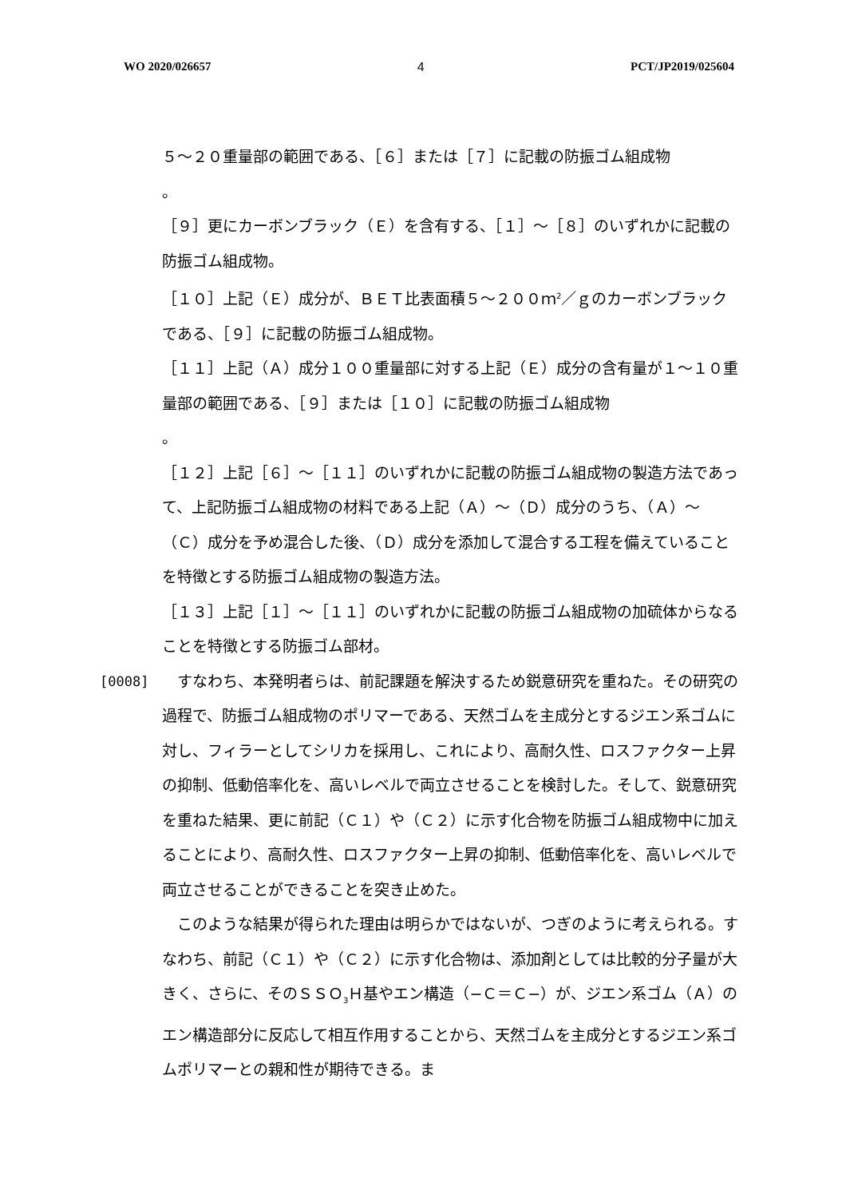WO 2020/026657 4 PCT/JP2019/025604
５〜２０重量部の範囲である、［６］または［７］に記載の防振ゴム組成物
。
［９］更にカーボンブラック（Ｅ）を含有する、［１］〜［８］のいずれかに記載の防振ゴム組成物。
［１０］上記（Ｅ）成分が、ＢＥＴ比表面積５〜２００ｍ<sup>2</sup>／ｇのカーボンブラックである、［９］に記載の防振ゴム組成物。
［１１］上記（Ａ）成分１００重量部に対する上記（Ｅ）成分の含有量が１〜１０重量部の範囲である、［９］または［１０］に記載の防振ゴム組成物
。
［１２］上記［６］〜［１１］のいずれかに記載の防振ゴム組成物の製造方法であって、上記防振ゴム組成物の材料である上記（Ａ）〜（Ｄ）成分のうち、（Ａ）〜（Ｃ）成分を予め混合した後、（Ｄ）成分を添加して混合する工程を備えていることを特徴とする防振ゴム組成物の製造方法。
［１３］上記［１］〜［１１］のいずれかに記載の防振ゴム組成物の加硫体からなることを特徴とする防振ゴム部材。
[0008] 　すなわち、本発明者らは、前記課題を解決するため鋭意研究を重ねた。その研究の過程で、防振ゴム組成物のポリマーである、天然ゴムを主成分とするジエン系ゴムに対し、フィラーとしてシリカを採用し、これにより、高耐久性、ロスファクター上昇の抑制、低動倍率化を、高いレベルで両立させることを検討した。そして、鋭意研究を重ねた結果、更に前記（Ｃ１）や（Ｃ２）に示す化合物を防振ゴム組成物中に加えることにより、高耐久性、ロスファクター上昇の抑制、低動倍率化を、高いレベルで両立させることができることを突き止めた。
　このような結果が得られた理由は明らかではないが、つぎのように考えられる。すなわち、前記（Ｃ１）や（Ｃ２）に示す化合物は、添加剤としては比較的分子量が大きく、さらに、そのＳＳＯ<sub>3</sub>Ｈ基やエン構造（−Ｃ＝Ｃ−）が、ジエン系ゴム（Ａ）のエン構造部分に反応して相互作用することから、天然ゴムを主成分とするジエン系ゴムポリマーとの親和性が期待できる。ま